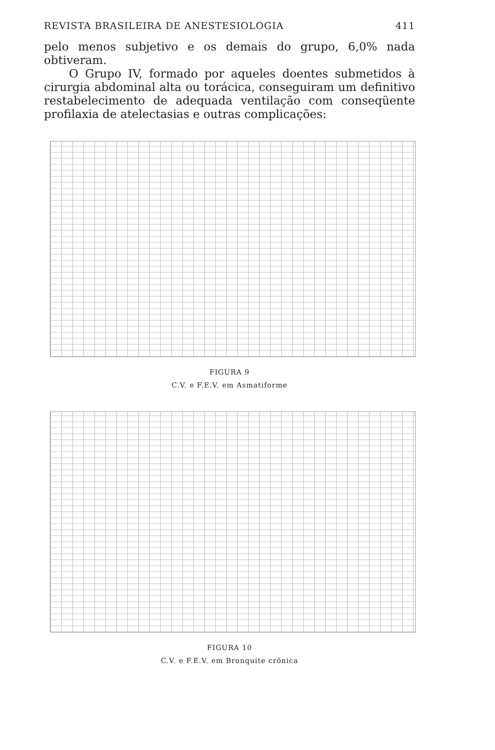REVISTA BRASILEIRA DE ANESTESIOLOGIA 411
pelo menos subjetivo e os demais do grupo, 6,0% nada obtiveram.
O Grupo IV, formado por aqueles doentes submetidos à cirurgia abdominal alta ou torácica, conseguiram um definitivo restabelecimento de adequada ventilação com conseqüente profilaxia de atelectasias e outras complicações:
FIGURA 9
C.V. e F.E.V. em Asmatiforme
FIGURA 10
C.V. e F.E.V. em Bronquite crônica